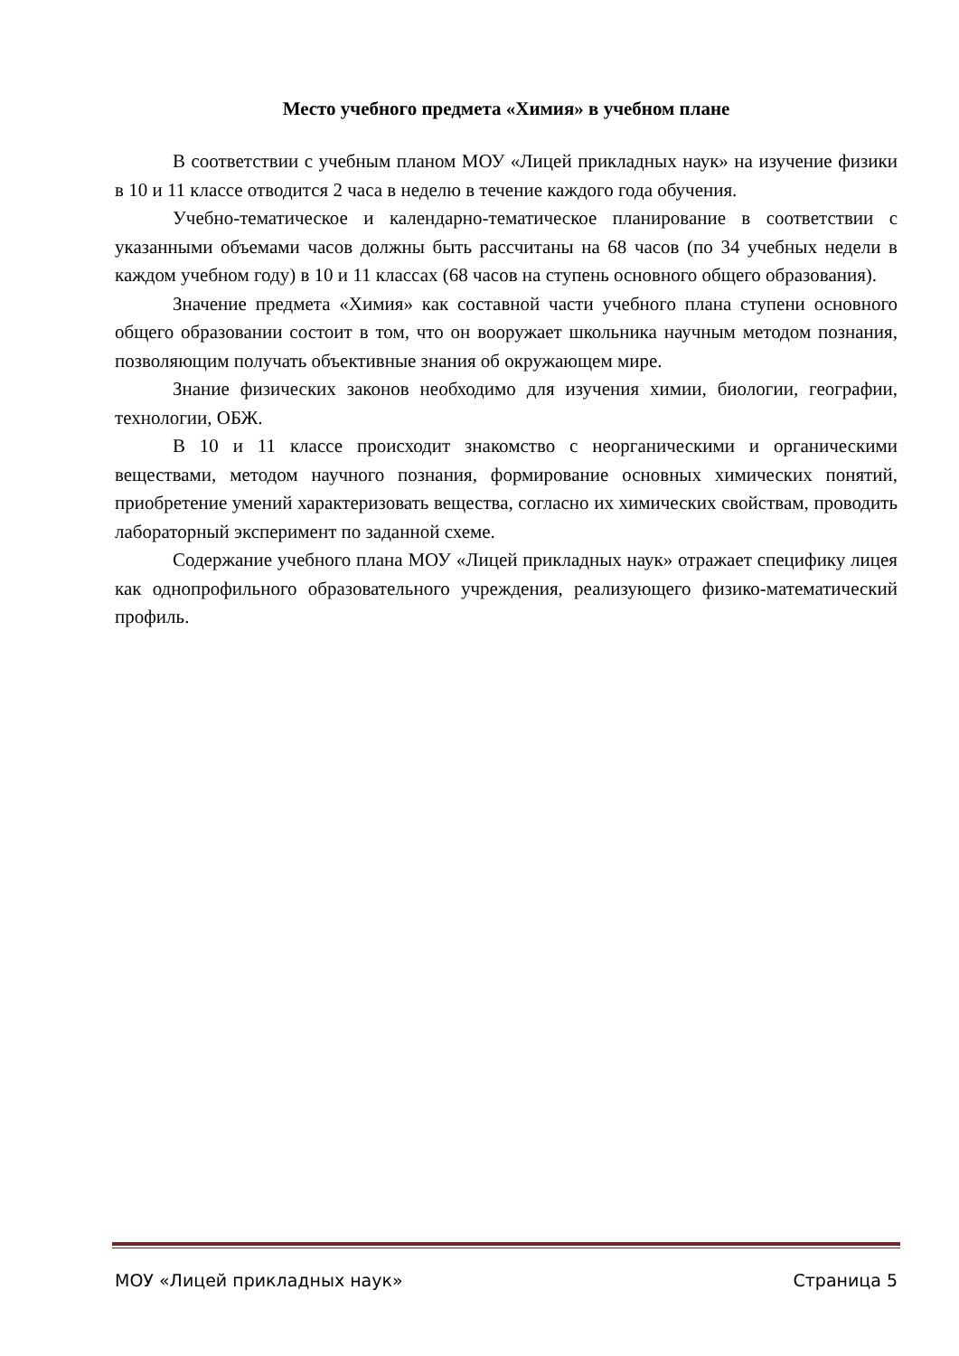Место учебного предмета «Химия» в учебном плане
В соответствии с учебным планом МОУ «Лицей прикладных наук» на изучение физики в 10 и 11 классе отводится 2 часа в неделю в течение каждого года обучения.
Учебно-тематическое и календарно-тематическое планирование в соответствии с указанными объемами часов должны быть рассчитаны на 68 часов (по 34 учебных недели в каждом учебном году) в 10 и 11 классах (68 часов на ступень основного общего образования).
Значение предмета «Химия» как составной части учебного плана ступени основного общего образовании состоит в том, что он вооружает школьника научным методом познания, позволяющим получать объективные знания об окружающем мире.
Знание физических законов необходимо для изучения химии, биологии, географии, технологии, ОБЖ.
В 10 и 11 классе происходит знакомство с неорганическими и органическими веществами, методом научного познания, формирование основных химических понятий, приобретение умений характеризовать вещества, согласно их химических свойствам, проводить лабораторный эксперимент по заданной схеме.
Содержание учебного плана МОУ «Лицей прикладных наук» отражает специфику лицея как однопрофильного образовательного учреждения, реализующего физико-математический профиль.
МОУ «Лицей прикладных наук» Страница 5